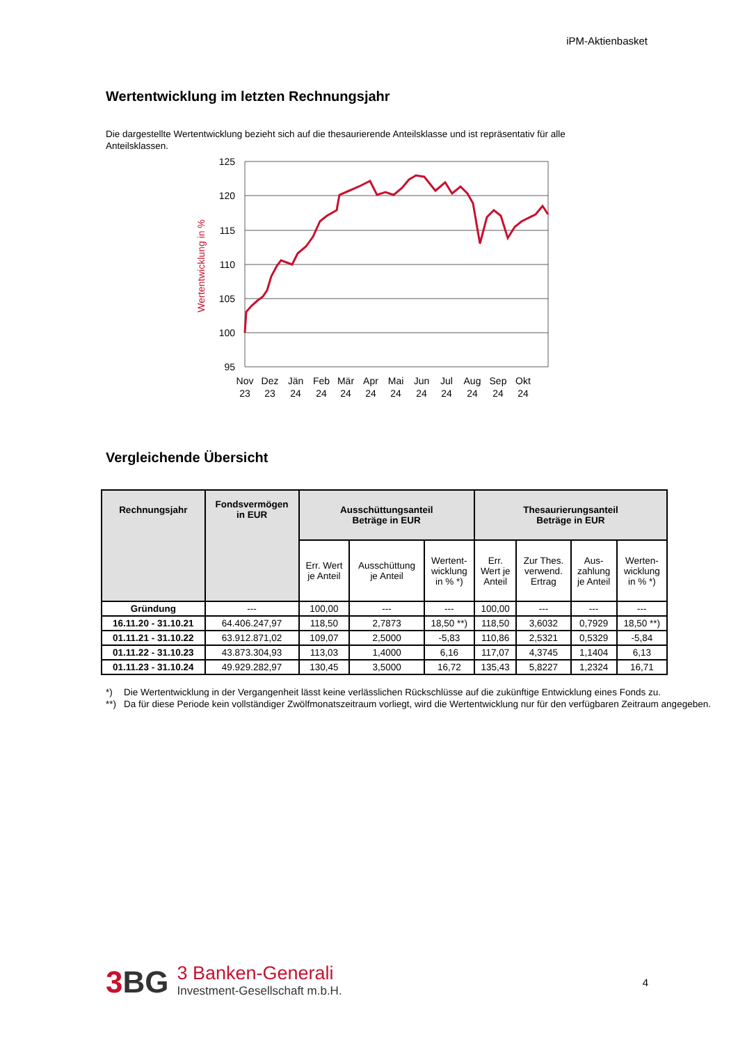iPM-Aktienbasket
Wertentwicklung im letzten Rechnungsjahr
Die dargestellte Wertentwicklung bezieht sich auf die thesaurierende Anteilsklasse und ist repräsentativ für alle Anteilsklassen.
125
120
115
110
105
100
95
Wertentwicklung in %
Nov
23
Dez
23
Jän
24
Feb
24
Mär
24
Apr
24
Mai
24
Jun
24
Jul
24
Aug
24
Sep
24
Okt
24
Vergleichende Übersicht
| Rechnungsjahr | Fondsvermögen in EUR | Ausschüttungsanteil Beträge in EUR | | | Thesaurierungsanteil Beträge in EUR | | | |
| --- | --- | --- | --- | --- | --- | --- | --- | --- |
| | | Err. Wert je Anteil | Ausschüttung je Anteil | Wertent- wicklung in % *) | Err. Wert je Anteil | Zur Thes. verwend. Ertrag | Aus- zahlung je Anteil | Werten- wicklung in % *) |
| Gründung | --- | 100,00 | --- | --- | 100,00 | --- | --- | --- |
| 16.11.20 - 31.10.21 | 64.406.247,97 | 118,50 | 2,7873 | 18,50 **) | 118,50 | 3,6032 | 0,7929 | 18,50 **) |
| 01.11.21 - 31.10.22 | 63.912.871,02 | 109,07 | 2,5000 | -5,83 | 110,86 | 2,5321 | 0,5329 | -5,84 |
| 01.11.22 - 31.10.23 | 43.873.304,93 | 113,03 | 1,4000 | 6,16 | 117,07 | 4,3745 | 1,1404 | 6,13 |
| 01.11.23 - 31.10.24 | 49.929.282,97 | 130,45 | 3,5000 | 16,72 | 135,43 | 5,8227 | 1,2324 | 16,71 |
*) Die Wertentwicklung in der Vergangenheit lässt keine verlässlichen Rückschlüsse auf die zukünftige Entwicklung eines Fonds zu.
**) Da für diese Periode kein vollständiger Zwölfmonatszeitraum vorliegt, wird die Wertentwicklung nur für den verfügbaren Zeitraum angegeben.
3BG
3 Banken-Generali
Investment-Gesellschaft m.b.H.
4